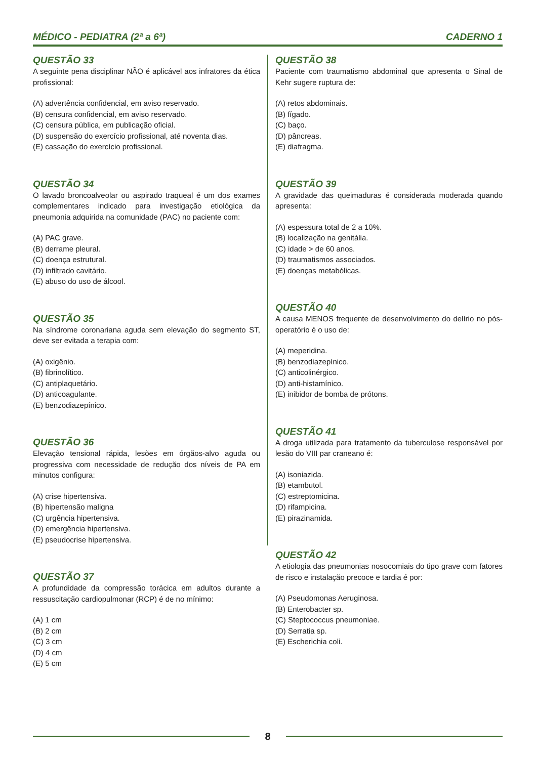MÉDICO - PEDIATRA (2ª a 6ª) CADERNO 1
QUESTÃO 33
A seguinte pena disciplinar NÃO é aplicável aos infratores da ética profissional:
(A) advertência confidencial, em aviso reservado.
(B) censura confidencial, em aviso reservado.
(C) censura pública, em publicação oficial.
(D) suspensão do exercício profissional, até noventa dias.
(E) cassação do exercício profissional.
QUESTÃO 34
O lavado broncoalveolar ou aspirado traqueal é um dos exames complementares indicado para investigação etiológica da pneumonia adquirida na comunidade (PAC) no paciente com:
(A) PAC grave.
(B) derrame pleural.
(C) doença estrutural.
(D) infiltrado cavitário.
(E) abuso do uso de álcool.
QUESTÃO 35
Na síndrome coronariana aguda sem elevação do segmento ST, deve ser evitada a terapia com:
(A) oxigênio.
(B) fibrinolítico.
(C) antiplaquetário.
(D) anticoagulante.
(E) benzodiazepínico.
QUESTÃO 36
Elevação tensional rápida, lesões em órgãos-alvo aguda ou progressiva com necessidade de redução dos níveis de PA em minutos configura:
(A) crise hipertensiva.
(B) hipertensão maligna
(C) urgência hipertensiva.
(D) emergência hipertensiva.
(E) pseudocrise hipertensiva.
QUESTÃO 37
A profundidade da compressão torácica em adultos durante a ressuscitação cardiopulmonar (RCP) é de no mínimo:
(A) 1 cm
(B) 2 cm
(C) 3 cm
(D) 4 cm
(E) 5 cm
QUESTÃO 38
Paciente com traumatismo abdominal que apresenta o Sinal de Kehr sugere ruptura de:
(A) retos abdominais.
(B) fígado.
(C) baço.
(D) pâncreas.
(E) diafragma.
QUESTÃO 39
A gravidade das queimaduras é considerada moderada quando apresenta:
(A) espessura total de 2 a 10%.
(B) localização na genitália.
(C) idade > de 60 anos.
(D) traumatismos associados.
(E) doenças metabólicas.
QUESTÃO 40
A causa MENOS frequente de desenvolvimento do delírio no pós-operatório é o uso de:
(A) meperidina.
(B) benzodiazepínico.
(C) anticolinérgico.
(D) anti-histamínico.
(E) inibidor de bomba de prótons.
QUESTÃO 41
A droga utilizada para tratamento da tuberculose responsável por lesão do VIII par craneano é:
(A) isoniazida.
(B) etambutol.
(C) estreptomicina.
(D) rifampicina.
(E) pirazinamida.
QUESTÃO 42
A etiologia das pneumonias nosocomiais do tipo grave com fatores de risco e instalação precoce e tardia é por:
(A) Pseudomonas Aeruginosa.
(B) Enterobacter sp.
(C) Steptococcus pneumoniae.
(D) Serratia sp.
(E) Escherichia coli.
8